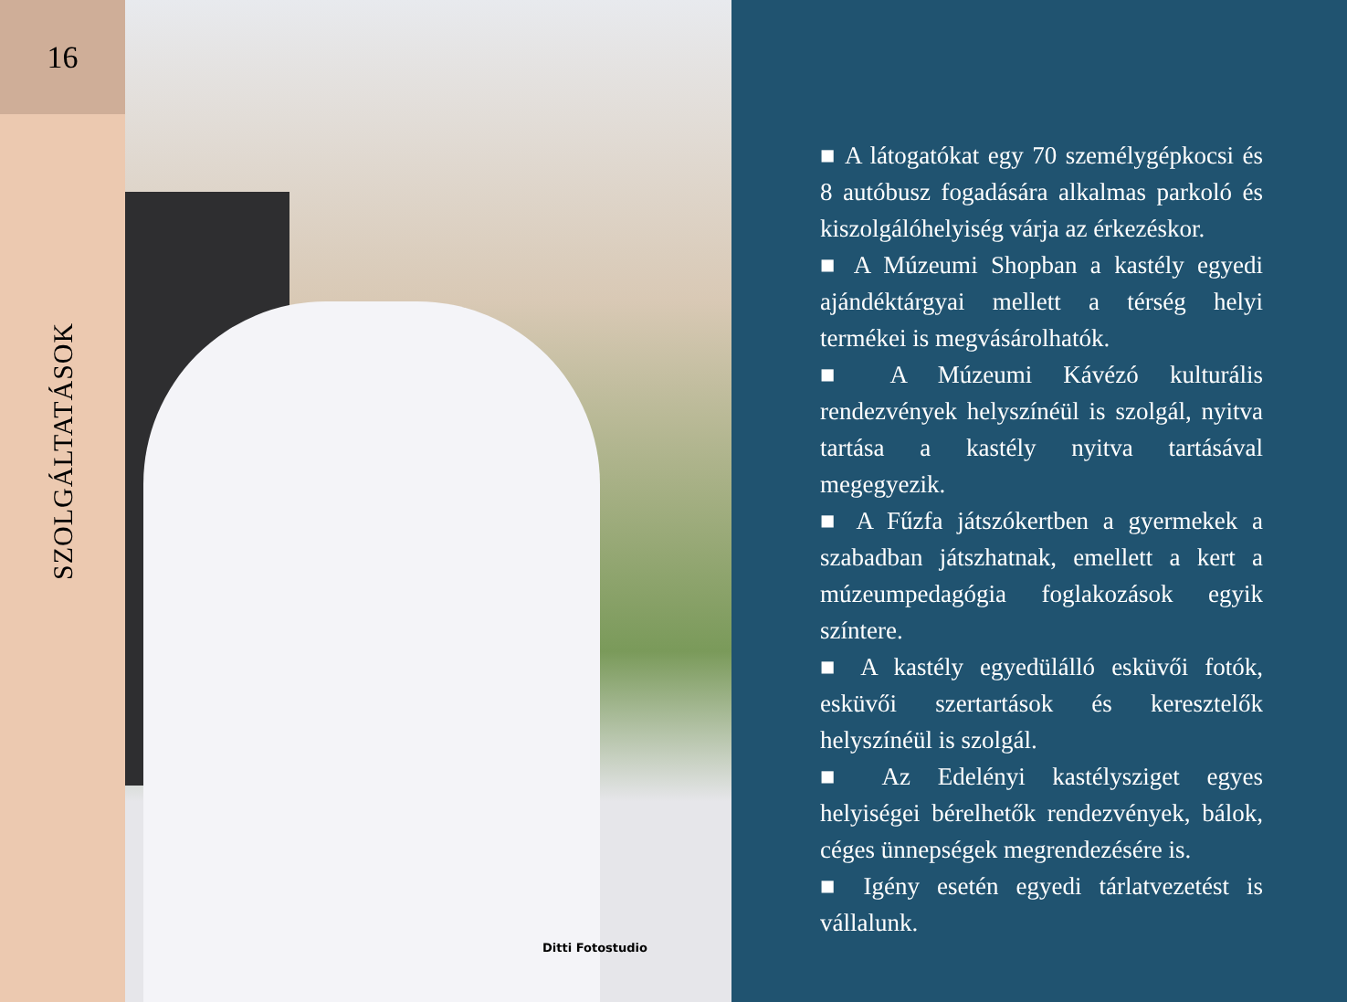16
SZOLGÁLTATÁSOK
Ditti Fotostudio
■ A látogatókat egy 70 személygépkocsi és 8 autóbusz fogadására alkalmas parkoló és kiszolgálóhelyiség várja az érkezéskor.
■ A Múzeumi Shopban a kastély egyedi ajándéktárgyai mellett a térség helyi termékei is megvásárolhatók.
■ A Múzeumi Kávézó kulturális rendezvények helyszínéül is szolgál, nyitva tartása a kastély nyitva tartásával megegyezik.
■ A Fűzfa játszókertben a gyermekek a szabadban játszhatnak, emellett a kert a múzeumpedagógia foglakozások egyik színtere.
■ A kastély egyedülálló esküvői fotók, esküvői szertartások és keresztelők helyszínéül is szolgál.
■ Az Edelényi kastélysziget egyes helyiségei bérelhetők rendezvények, bálok, céges ünnepségek megrendezésére is.
■ Igény esetén egyedi tárlatvezetést is vállalunk.